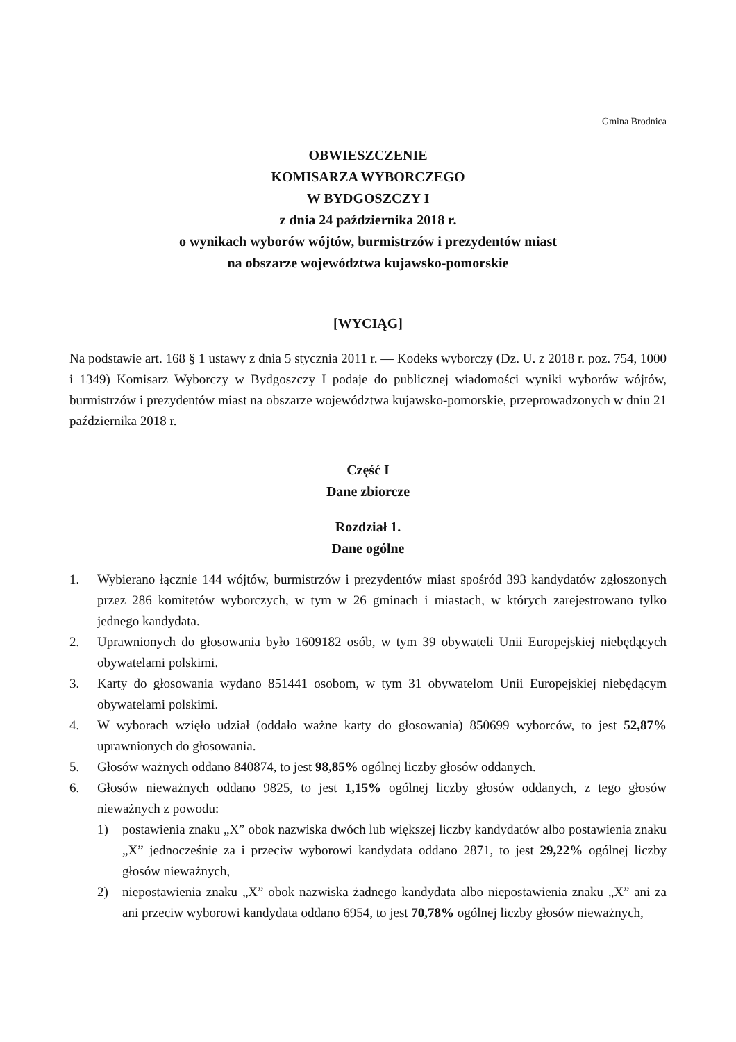Gmina Brodnica
OBWIESZCZENIE
KOMISARZA WYBORCZEGO
W BYDGOSZCZY I
z dnia 24 października 2018 r.
o wynikach wyborów wójtów, burmistrzów i prezydentów miast
na obszarze województwa kujawsko-pomorskie
[WYCIĄG]
Na podstawie art. 168 § 1 ustawy z dnia 5 stycznia 2011 r. — Kodeks wyborczy (Dz. U. z 2018 r. poz. 754, 1000 i 1349) Komisarz Wyborczy w Bydgoszczy I podaje do publicznej wiadomości wyniki wyborów wójtów, burmistrzów i prezydentów miast na obszarze województwa kujawsko-pomorskie, przeprowadzonych w dniu 21 października 2018 r.
Część I
Dane zbiorcze
Rozdział 1.
Dane ogólne
1. Wybierano łącznie 144 wójtów, burmistrzów i prezydentów miast spośród 393 kandydatów zgłoszonych przez 286 komitetów wyborczych, w tym w 26 gminach i miastach, w których zarejestrowano tylko jednego kandydata.
2. Uprawnionych do głosowania było 1609182 osób, w tym 39 obywateli Unii Europejskiej niebędących obywatelami polskimi.
3. Karty do głosowania wydano 851441 osobom, w tym 31 obywatelom Unii Europejskiej niebędącym obywatelami polskimi.
4. W wyborach wzięło udział (oddało ważne karty do głosowania) 850699 wyborców, to jest 52,87% uprawnionych do głosowania.
5. Głosów ważnych oddano 840874, to jest 98,85% ogólnej liczby głosów oddanych.
6. Głosów nieważnych oddano 9825, to jest 1,15% ogólnej liczby głosów oddanych, z tego głosów nieważnych z powodu:
1) postawienia znaku „X” obok nazwiska dwóch lub większej liczby kandydatów albo postawienia znaku „X” jednocześnie za i przeciw wyborowi kandydata oddano 2871, to jest 29,22% ogólnej liczby głosów nieważnych,
2) niepostawienia znaku „X” obok nazwiska żadnego kandydata albo niepostawienia znaku „X” ani za ani przeciw wyborowi kandydata oddano 6954, to jest 70,78% ogólnej liczby głosów nieważnych,